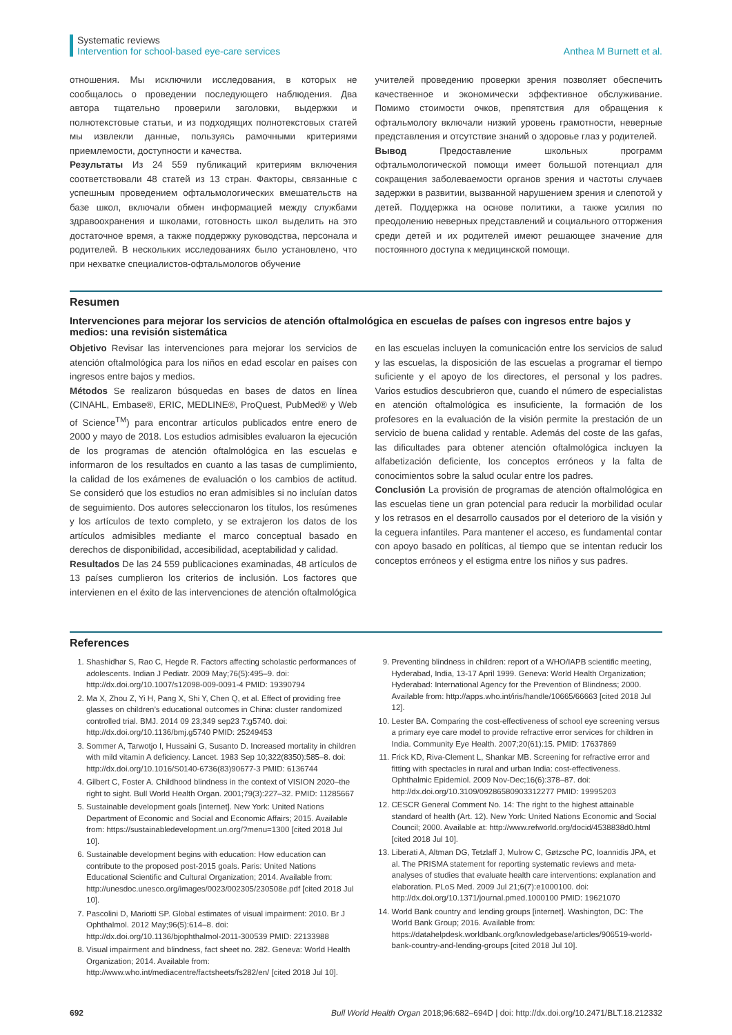Systematic reviews
Intervention for school-based eye-care services
Anthea M Burnett et al.
отношения. Мы исключили исследования, в которых не сообщалось о проведении последующего наблюдения. Два автора тщательно проверили заголовки, выдержки и полнотекстовые статьи, и из подходящих полнотекстовых статей мы извлекли данные, пользуясь рамочными критериями приемлемости, доступности и качества.
Результаты Из 24 559 публикаций критериям включения соответствовали 48 статей из 13 стран. Факторы, связанные с успешным проведением офтальмологических вмешательств на базе школ, включали обмен информацией между службами здравоохранения и школами, готовность школ выделить на это достаточное время, а также поддержку руководства, персонала и родителей. В нескольких исследованиях было установлено, что при нехватке специалистов-офтальмологов обучение
учителей проведению проверки зрения позволяет обеспечить качественное и экономически эффективное обслуживание. Помимо стоимости очков, препятствия для обращения к офтальмологу включали низкий уровень грамотности, неверные представления и отсутствие знаний о здоровье глаз у родителей.
Вывод Предоставление школьных программ офтальмологической помощи имеет большой потенциал для сокращения заболеваемости органов зрения и частоты случаев задержки в развитии, вызванной нарушением зрения и слепотой у детей. Поддержка на основе политики, а также усилия по преодолению неверных представлений и социального отторжения среди детей и их родителей имеют решающее значение для постоянного доступа к медицинской помощи.
Resumen
Intervenciones para mejorar los servicios de atención oftalmológica en escuelas de países con ingresos entre bajos y medios: una revisión sistemática
Objetivo Revisar las intervenciones para mejorar los servicios de atención oftalmológica para los niños en edad escolar en países con ingresos entre bajos y medios.
Métodos Se realizaron búsquedas en bases de datos en línea (CINAHL, Embase®, ERIC, MEDLINE®, ProQuest, PubMed® y Web of Science<sup>TM</sup>) para encontrar artículos publicados entre enero de 2000 y mayo de 2018. Los estudios admisibles evaluaron la ejecución de los programas de atención oftalmológica en las escuelas e informaron de los resultados en cuanto a las tasas de cumplimiento, la calidad de los exámenes de evaluación o los cambios de actitud. Se consideró que los estudios no eran admisibles si no incluían datos de seguimiento. Dos autores seleccionaron los títulos, los resúmenes y los artículos de texto completo, y se extrajeron los datos de los artículos admisibles mediante el marco conceptual basado en derechos de disponibilidad, accesibilidad, aceptabilidad y calidad.
Resultados De las 24 559 publicaciones examinadas, 48 artículos de 13 países cumplieron los criterios de inclusión. Los factores que intervienen en el éxito de las intervenciones de atención oftalmológica
en las escuelas incluyen la comunicación entre los servicios de salud y las escuelas, la disposición de las escuelas a programar el tiempo suficiente y el apoyo de los directores, el personal y los padres. Varios estudios descubrieron que, cuando el número de especialistas en atención oftalmológica es insuficiente, la formación de los profesores en la evaluación de la visión permite la prestación de un servicio de buena calidad y rentable. Además del coste de las gafas, las dificultades para obtener atención oftalmológica incluyen la alfabetización deficiente, los conceptos erróneos y la falta de conocimientos sobre la salud ocular entre los padres.
Conclusión La provisión de programas de atención oftalmológica en las escuelas tiene un gran potencial para reducir la morbilidad ocular y los retrasos en el desarrollo causados por el deterioro de la visión y la ceguera infantiles. Para mantener el acceso, es fundamental contar con apoyo basado en políticas, al tiempo que se intentan reducir los conceptos erróneos y el estigma entre los niños y sus padres.
References
1. Shashidhar S, Rao C, Hegde R. Factors affecting scholastic performances of adolescents. Indian J Pediatr. 2009 May;76(5):495–9. doi: http://dx.doi.org/10.1007/s12098-009-0091-4 PMID: 19390794
2. Ma X, Zhou Z, Yi H, Pang X, Shi Y, Chen Q, et al. Effect of providing free glasses on children’s educational outcomes in China: cluster randomized controlled trial. BMJ. 2014 09 23;349 sep23 7:g5740. doi: http://dx.doi.org/10.1136/bmj.g5740 PMID: 25249453
3. Sommer A, Tarwotjo I, Hussaini G, Susanto D. Increased mortality in children with mild vitamin A deficiency. Lancet. 1983 Sep 10;322(8350):585–8. doi: http://dx.doi.org/10.1016/S0140-6736(83)90677-3 PMID: 6136744
4. Gilbert C, Foster A. Childhood blindness in the context of VISION 2020–the right to sight. Bull World Health Organ. 2001;79(3):227–32. PMID: 11285667
5. Sustainable development goals [internet]. New York: United Nations Department of Economic and Social and Economic Affairs; 2015. Available from: https://sustainabledevelopment.un.org/?menu=1300 [cited 2018 Jul 10].
6. Sustainable development begins with education: How education can contribute to the proposed post-2015 goals. Paris: United Nations Educational Scientific and Cultural Organization; 2014. Available from: http://unesdoc.unesco.org/images/0023/002305/230508e.pdf [cited 2018 Jul 10].
7. Pascolini D, Mariotti SP. Global estimates of visual impairment: 2010. Br J Ophthalmol. 2012 May;96(5):614–8. doi: http://dx.doi.org/10.1136/bjophthalmol-2011-300539 PMID: 22133988
8. Visual impairment and blindness, fact sheet no. 282. Geneva: World Health Organization; 2014. Available from: http://www.who.int/mediacentre/factsheets/fs282/en/ [cited 2018 Jul 10].
9. Preventing blindness in children: report of a WHO/IAPB scientific meeting, Hyderabad, India, 13-17 April 1999. Geneva: World Health Organization; Hyderabad: International Agency for the Prevention of Blindness; 2000. Available from: http://apps.who.int/iris/handle/10665/66663 [cited 2018 Jul 12].
10. Lester BA. Comparing the cost-effectiveness of school eye screening versus a primary eye care model to provide refractive error services for children in India. Community Eye Health. 2007;20(61):15. PMID: 17637869
11. Frick KD, Riva-Clement L, Shankar MB. Screening for refractive error and fitting with spectacles in rural and urban India: cost-effectiveness. Ophthalmic Epidemiol. 2009 Nov-Dec;16(6):378–87. doi: http://dx.doi.org/10.3109/09286580903312277 PMID: 19995203
12. CESCR General Comment No. 14: The right to the highest attainable standard of health (Art. 12). New York: United Nations Economic and Social Council; 2000. Available at: http://www.refworld.org/docid/4538838d0.html [cited 2018 Jul 10].
13. Liberati A, Altman DG, Tetzlaff J, Mulrow C, Gøtzsche PC, Ioannidis JPA, et al. The PRISMA statement for reporting systematic reviews and meta-analyses of studies that evaluate health care interventions: explanation and elaboration. PLoS Med. 2009 Jul 21;6(7):e1000100. doi: http://dx.doi.org/10.1371/journal.pmed.1000100 PMID: 19621070
14. World Bank country and lending groups [internet]. Washington, DC: The World Bank Group; 2016. Available from: https://datahelpdesk.worldbank.org/knowledgebase/articles/906519-world-bank-country-and-lending-groups [cited 2018 Jul 10].
692 Bull World Health Organ 2018;96:682–694D | doi: http://dx.doi.org/10.2471/BLT.18.212332